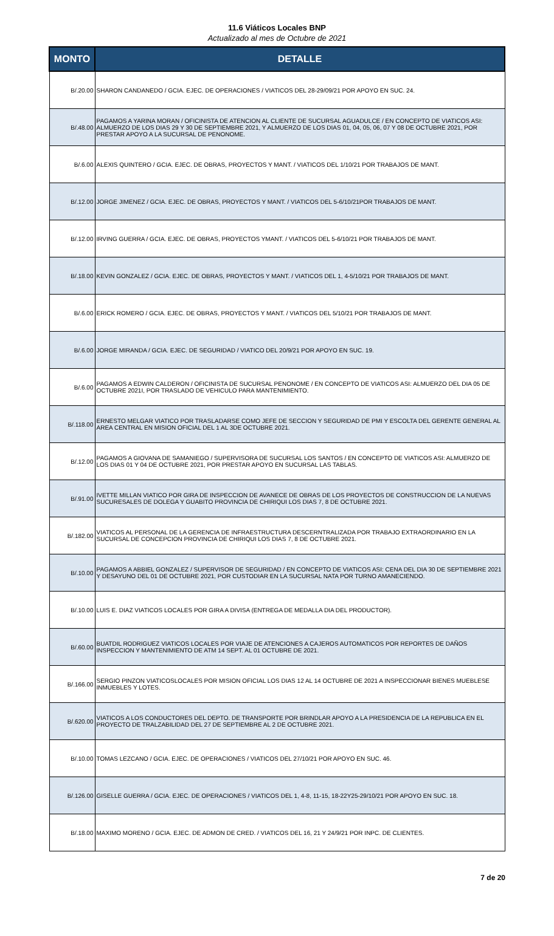11.6 Viáticos Locales BNP
Actualizado al mes de Octubre de 2021
| MONTO | DETALLE |
| --- | --- |
| B/.20.00 | SHARON CANDANEDO / GCIA. EJEC. DE OPERACIONES / VIATICOS DEL 28-29/09/21 POR APOYO EN SUC. 24. |
| B/.48.00 | PAGAMOS A YARINA MORAN / OFICINISTA DE ATENCION AL CLIENTE DE SUCURSAL AGUADULCE / EN CONCEPTO DE VIATICOS ASI: ALMUERZO DE LOS DIAS 29 Y 30 DE SEPTIEMBRE 2021, Y ALMUERZO DE LOS DIAS 01, 04, 05, 06, 07 Y 08 DE OCTUBRE 2021, POR PRESTAR APOYO A LA SUCURSAL DE PENONOME. |
| B/.6.00 | ALEXIS QUINTERO / GCIA. EJEC. DE OBRAS, PROYECTOS Y MANT. / VIATICOS DEL 1/10/21 POR TRABAJOS DE MANT. |
| B/.12.00 | JORGE JIMENEZ / GCIA. EJEC. DE OBRAS, PROYECTOS Y MANT. / VIATICOS DEL 5-6/10/21POR TRABAJOS DE MANT. |
| B/.12.00 | IRVING GUERRA / GCIA. EJEC. DE OBRAS, PROYECTOS YMANT. / VIATICOS DEL 5-6/10/21 POR TRABAJOS DE MANT. |
| B/.18.00 | KEVIN GONZALEZ / GCIA. EJEC. DE OBRAS, PROYECTOS Y MANT. / VIATICOS DEL 1, 4-5/10/21 POR TRABAJOS DE MANT. |
| B/.6.00 | ERICK ROMERO / GCIA. EJEC. DE OBRAS, PROYECTOS Y MANT. / VIATICOS DEL 5/10/21 POR TRABAJOS DE MANT. |
| B/.6.00 | JORGE MIRANDA / GCIA. EJEC. DE SEGURIDAD / VIATICO DEL 20/9/21 POR APOYO EN SUC. 19. |
| B/.6.00 | PAGAMOS A EDWIN CALDERON / OFICINISTA DE SUCURSAL PENONOME / EN CONCEPTO DE VIATICOS ASI: ALMUERZO DEL DIA 05 DE OCTUBRE 2021I, POR TRASLADO DE VEHICULO PARA MANTENIMIENTO. |
| B/.118.00 | ERNESTO MELGAR VIATICO POR TRASLADARSE COMO JEFE DE SECCION Y SEGURIDAD DE PMI Y ESCOLTA DEL GERENTE GENERAL AL AREA CENTRAL EN MISION OFICIAL DEL 1 AL 3DE OCTUBRE 2021. |
| B/.12.00 | PAGAMOS A GIOVANA DE SAMANIEGO / SUPERVISORA DE SUCURSAL LOS SANTOS / EN CONCEPTO DE VIATICOS ASI: ALMUERZO DE LOS DIAS 01 Y 04 DE OCTUBRE 2021, POR PRESTAR APOYO EN SUCURSAL LAS TABLAS. |
| B/.91.00 | IVETTE MILLAN VIATICO POR GIRA DE INSPECCION DE AVANECE DE OBRAS DE LOS PROYECTOS DE CONSTRUCCION DE LA NUEVAS SUCURESALES DE DOLEGA Y GUABITO PROVINCIA DE CHIRIQUI LOS DIAS 7, 8 DE OCTUBRE 2021. |
| B/.182.00 | VIATICOS AL PERSONAL DE LA GERENCIA DE INFRAESTRUCTURA DESCERNTRALIZADA POR TRABAJO EXTRAORDINARIO EN LA SUCURSAL DE CONCEPCION PROVINCIA DE CHIRIQUI LOS DIAS 7, 8 DE OCTUBRE 2021. |
| B/.10.00 | PAGAMOS A ABBIEL GONZALEZ / SUPERVISOR DE SEGURIDAD / EN CONCEPTO DE VIATICOS ASI: CENA DEL DIA 30 DE SEPTIEMBRE 2021 Y DESAYUNO DEL 01 DE OCTUBRE 2021, POR CUSTODIAR EN LA SUCURSAL NATA POR TURNO AMANECIENDO. |
| B/.10.00 | LUIS E. DIAZ VIATICOS LOCALES POR GIRA A DIVISA (ENTREGA DE MEDALLA DIA DEL PRODUCTOR). |
| B/.60.00 | BUATDIL RODRIGUEZ VIATICOS LOCALES POR VIAJE DE ATENCIONES A CAJEROS AUTOMATICOS POR REPORTES DE DAÑOS INSPECCION Y MANTENIMIENTO DE ATM 14 SEPT. AL 01 OCTUBRE DE 2021. |
| B/.166.00 | SERGIO PINZON VIATICOSLOCALES POR MISION OFICIAL LOS DIAS 12 AL 14 OCTUBRE DE 2021 A INSPECCIONAR BIENES MUEBLESE INMUEBLES Y LOTES. |
| B/.620.00 | VIATICOS A LOS CONDUCTORES DEL DEPTO. DE TRANSPORTE POR BRINDLAR APOYO A LA PRESIDENCIA DE LA REPUBLICA EN EL PROYECTO DE TRALZABILIDAD DEL 27 DE SEPTIEMBRE AL 2 DE OCTUBRE 2021. |
| B/.10.00 | TOMAS LEZCANO / GCIA. EJEC. DE OPERACIONES / VIATICOS DEL 27/10/21 POR APOYO EN SUC. 46. |
| B/.126.00 | GISELLE GUERRA / GCIA. EJEC. DE OPERACIONES / VIATICOS DEL 1, 4-8, 11-15, 18-22Y25-29/10/21 POR APOYO EN SUC. 18. |
| B/.18.00 | MAXIMO MORENO / GCIA. EJEC. DE ADMON DE CRED. / VIATICOS DEL 16, 21 Y 24/9/21 POR INPC. DE CLIENTES. |
7 de 20